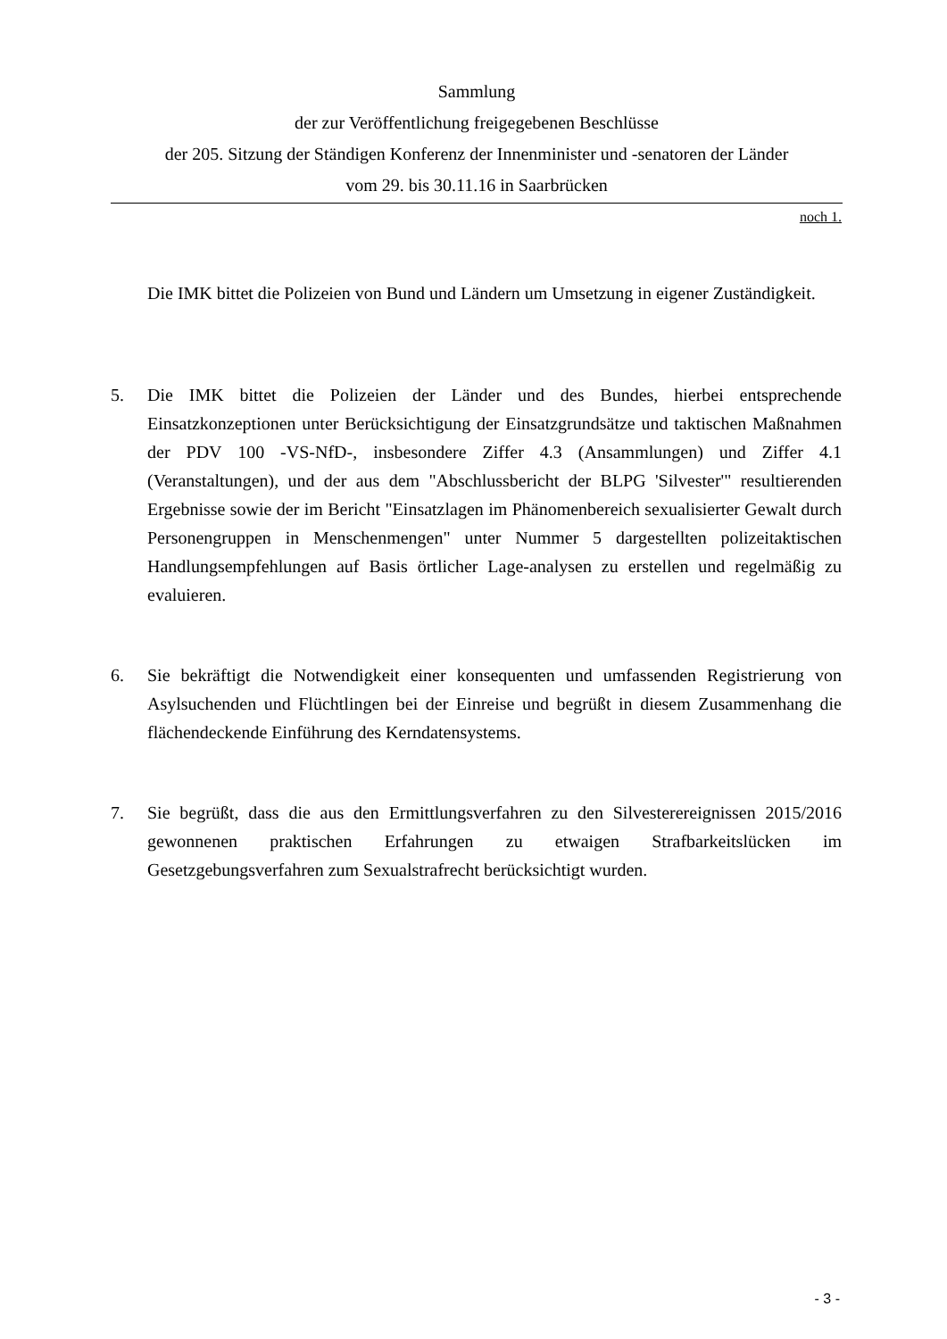Sammlung
der zur Veröffentlichung freigegebenen Beschlüsse
der 205. Sitzung der Ständigen Konferenz der Innenminister und -senatoren der Länder
vom 29. bis 30.11.16 in Saarbrücken
noch 1.
Die IMK bittet die Polizeien von Bund und Ländern um Umsetzung in eigener Zuständigkeit.
5. Die IMK bittet die Polizeien der Länder und des Bundes, hierbei entsprechende Einsatzkonzeptionen unter Berücksichtigung der Einsatzgrundsätze und taktischen Maßnahmen der PDV 100 -VS-NfD-, insbesondere Ziffer 4.3 (Ansammlungen) und Ziffer 4.1 (Veranstaltungen), und der aus dem "Abschlussbericht der BLPG 'Silvester'" resultierenden Ergebnisse sowie der im Bericht "Einsatzlagen im Phänomenbereich sexualisierter Gewalt durch Personengruppen in Menschenmengen" unter Nummer 5 dargestellten polizeitaktischen Handlungsempfehlungen auf Basis örtlicher Lage-analysen zu erstellen und regelmäßig zu evaluieren.
6. Sie bekräftigt die Notwendigkeit einer konsequenten und umfassenden Registrierung von Asylsuchenden und Flüchtlingen bei der Einreise und begrüßt in diesem Zusammenhang die flächendeckende Einführung des Kerndatensystems.
7. Sie begrüßt, dass die aus den Ermittlungsverfahren zu den Silvesterereignissen 2015/2016 gewonnenen praktischen Erfahrungen zu etwaigen Strafbarkeitslücken im Gesetzgebungsverfahren zum Sexualstrafrecht berücksichtigt wurden.
- 3 -